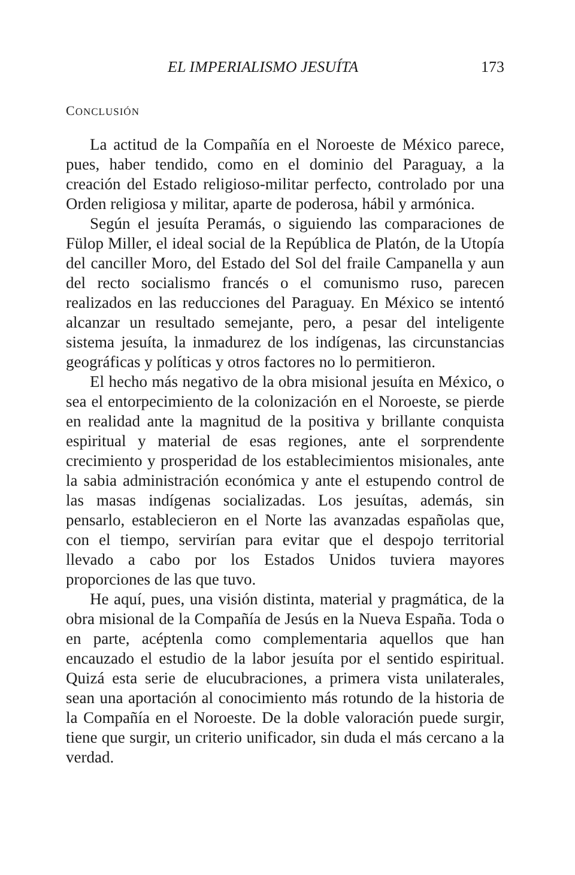EL IMPERIALISMO JESUÍTA 173
CONCLUSIÓN
La actitud de la Compañía en el Noroeste de México parece, pues, haber tendido, como en el dominio del Paraguay, a la creación del Estado religioso-militar perfecto, controlado por una Orden religiosa y militar, aparte de poderosa, hábil y armónica.
Según el jesuíta Peramás, o siguiendo las comparaciones de Fülop Miller, el ideal social de la República de Platón, de la Utopía del canciller Moro, del Estado del Sol del fraile Campanella y aun del recto socialismo francés o el comunismo ruso, parecen realizados en las reducciones del Paraguay. En México se intentó alcanzar un resultado semejante, pero, a pesar del inteligente sistema jesuíta, la inmadurez de los indígenas, las circunstancias geográficas y políticas y otros factores no lo permitieron.
El hecho más negativo de la obra misional jesuíta en México, o sea el entorpecimiento de la colonización en el Noroeste, se pierde en realidad ante la magnitud de la positiva y brillante conquista espiritual y material de esas regiones, ante el sorprendente crecimiento y prosperidad de los establecimientos misionales, ante la sabia administración económica y ante el estupendo control de las masas indígenas socializadas. Los jesuítas, además, sin pensarlo, establecieron en el Norte las avanzadas españolas que, con el tiempo, servirían para evitar que el despojo territorial llevado a cabo por los Estados Unidos tuviera mayores proporciones de las que tuvo.
He aquí, pues, una visión distinta, material y pragmática, de la obra misional de la Compañía de Jesús en la Nueva España. Toda o en parte, acéptenla como complementaria aquellos que han encauzado el estudio de la labor jesuíta por el sentido espiritual. Quizá esta serie de elucubraciones, a primera vista unilaterales, sean una aportación al conocimiento más rotundo de la historia de la Compañía en el Noroeste. De la doble valoración puede surgir, tiene que surgir, un criterio unificador, sin duda el más cercano a la verdad.